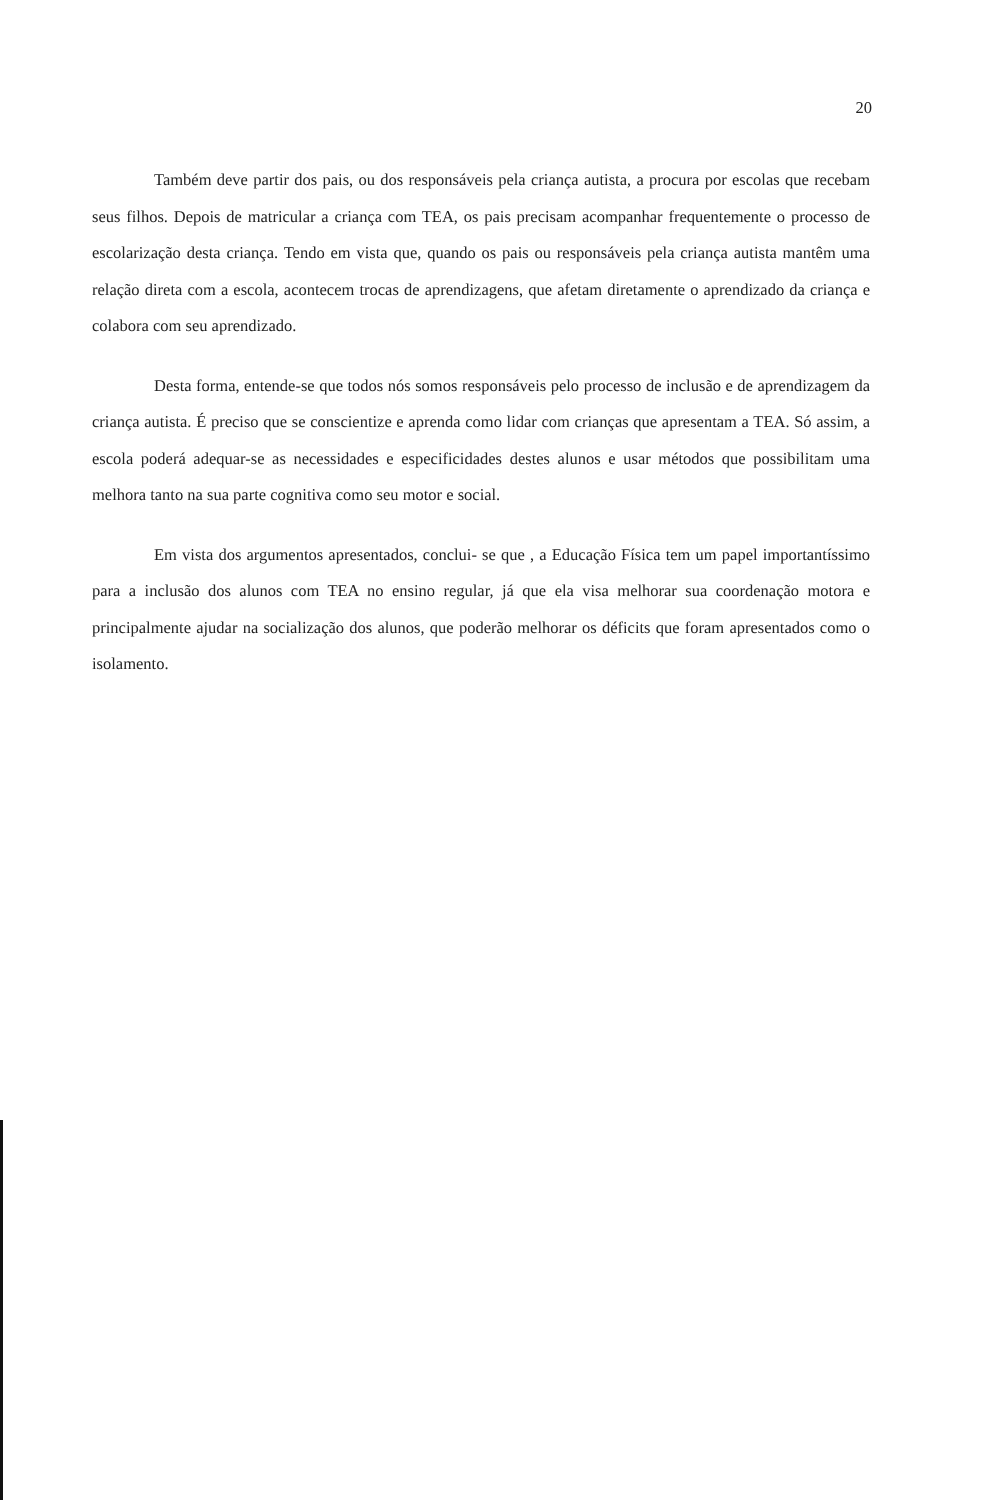20
Também deve partir dos pais, ou dos responsáveis pela criança autista, a procura por escolas que recebam seus filhos. Depois de matricular a criança com TEA, os pais precisam acompanhar frequentemente o processo de escolarização desta criança. Tendo em vista que, quando os pais ou responsáveis pela criança autista mantêm uma relação direta com a escola, acontecem trocas de aprendizagens, que afetam diretamente o aprendizado da criança e colabora com seu aprendizado.
Desta forma, entende-se que todos nós somos responsáveis pelo processo de inclusão e de aprendizagem da criança autista. É preciso que se conscientize e aprenda como lidar com crianças que apresentam a TEA. Só assim, a escola poderá adequar-se as necessidades e especificidades destes alunos e usar métodos que possibilitam uma melhora tanto na sua parte cognitiva como seu motor e social.
Em vista dos argumentos apresentados, conclui- se que , a Educação Física tem um papel importantíssimo para a inclusão dos alunos com TEA no ensino regular, já que ela visa melhorar sua coordenação motora e principalmente ajudar na socialização dos alunos, que poderão melhorar os déficits que foram apresentados como o isolamento.